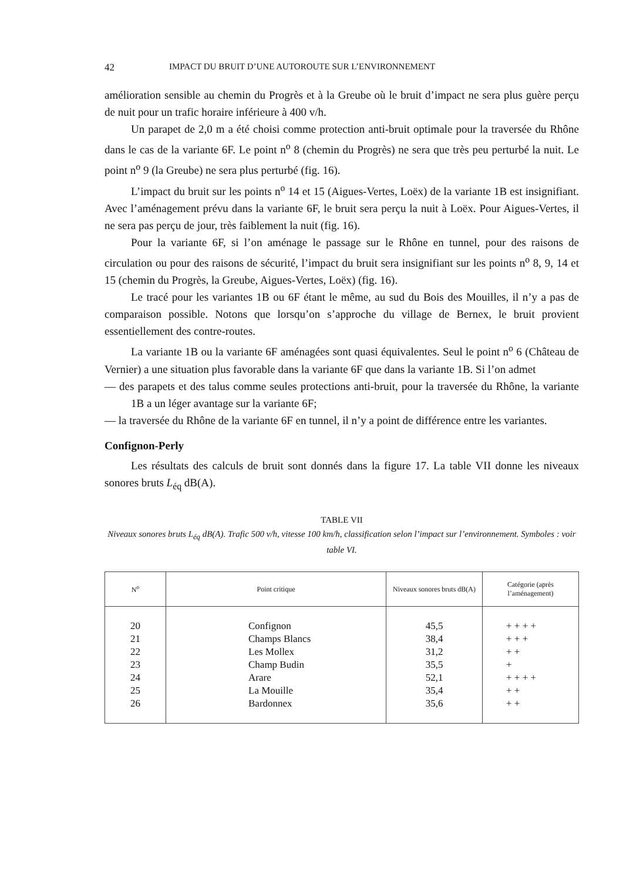42 IMPACT DU BRUIT D’UNE AUTOROUTE SUR L’ENVIRONNEMENT
amélioration sensible au chemin du Progrès et à la Greube où le bruit d’impact ne sera plus guère perçu de nuit pour un trafic horaire inférieure à 400 v/h.
Un parapet de 2,0 m a été choisi comme protection anti-bruit optimale pour la traversée du Rhône dans le cas de la variante 6F. Le point n<sup>o</sup> 8 (chemin du Progrès) ne sera que très peu perturbé la nuit. Le point n<sup>o</sup> 9 (la Greube) ne sera plus perturbé (fig. 16).
L’impact du bruit sur les points n<sup>o</sup> 14 et 15 (Aigues-Vertes, Loëx) de la variante 1B est insignifiant. Avec l’aménagement prévu dans la variante 6F, le bruit sera perçu la nuit à Loëx. Pour Aigues-Vertes, il ne sera pas perçu de jour, très faiblement la nuit (fig. 16).
Pour la variante 6F, si l’on aménage le passage sur le Rhône en tunnel, pour des raisons de circulation ou pour des raisons de sécurité, l’impact du bruit sera insignifiant sur les points n<sup>o</sup> 8, 9, 14 et 15 (chemin du Progrès, la Greube, Aigues-Vertes, Loëx) (fig. 16).
Le tracé pour les variantes 1B ou 6F étant le même, au sud du Bois des Mouilles, il n’y a pas de comparaison possible. Notons que lorsqu’on s’approche du village de Bernex, le bruit provient essentiellement des contre-routes.
La variante 1B ou la variante 6F aménagées sont quasi équivalentes. Seul le point n<sup>o</sup> 6 (Château de Vernier) a une situation plus favorable dans la variante 6F que dans la variante 1B. Si l’on admet
— des parapets et des talus comme seules protections anti-bruit, pour la traversée du Rhône, la variante 1B a un léger avantage sur la variante 6F;
— la traversée du Rhône de la variante 6F en tunnel, il n’y a point de différence entre les variantes.
Confignon-Perly
Les résultats des calculs de bruit sont donnés dans la figure 17. La table VII donne les niveaux sonores bruts L<sub>éq</sub> dB(A).
TABLE VII
Niveaux sonores bruts L<sub>éq</sub> dB(A). Trafic 500 v/h, vitesse 100 km/h, classification selon l’impact sur l’environnement. Symboles : voir table VI.
| N<sup>o</sup> | Point critique | Niveaux sonores bruts dB(A) | Catégorie (après l’aménagement) |
| --- | --- | --- | --- |
| 20 21 22 23 24 25 26 | Confignon Champs Blancs Les Mollex Champ Budin Arare La Mouille Bardonnex | 45,5 38,4 31,2 35,5 52,1 35,4 35,6 | + + + + + + + + + + + + + + + + + + |